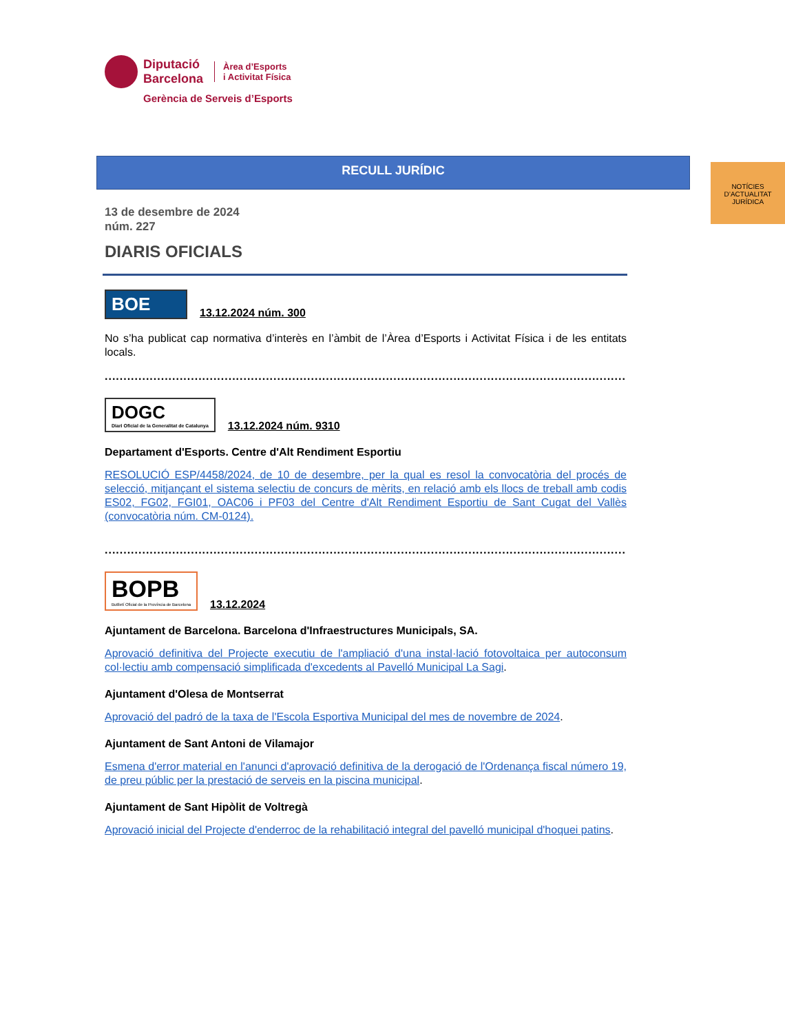Diputació
Barcelona
Àrea d’Esports
i Activitat Física
Gerència de Serveis d’Esports
RECULL JURÍDIC
NOTÍCIES D’ACTUALITAT JURÍDICA
13 de desembre de 2024
núm. 227
DIARIS OFICIALS
BOE
13.12.2024 núm. 300
No s’ha publicat cap normativa d’interès en l’àmbit de l’Àrea d’Esports i Activitat Física i de les entitats locals.
...............................................................................................................................................
DOGC
Diari Oficial de la Generalitat de Catalunya
13.12.2024 núm. 9310
Departament d'Esports. Centre d'Alt Rendiment Esportiu
RESOLUCIÓ ESP/4458/2024, de 10 de desembre, per la qual es resol la convocatòria del procés de selecció, mitjançant el sistema selectiu de concurs de mèrits, en relació amb els llocs de treball amb codis ES02, FG02, FGI01, OAC06 i PF03 del Centre d'Alt Rendiment Esportiu de Sant Cugat del Vallès (convocatòria núm. CM-0124).
.............................................................................................................................................
BOPB
Butlletí Oficial de la Província de Barcelona
13.12.2024
Ajuntament de Barcelona. Barcelona d'Infraestructures Municipals, SA.
Aprovació definitiva del Projecte executiu de l'ampliació d'una instal·lació fotovoltaica per autoconsum col·lectiu amb compensació simplificada d'excedents al Pavelló Municipal La Sagi.
Ajuntament d'Olesa de Montserrat
Aprovació del padró de la taxa de l'Escola Esportiva Municipal del mes de novembre de 2024.
Ajuntament de Sant Antoni de Vilamajor
Esmena d'error material en l'anunci d'aprovació definitiva de la derogació de l'Ordenança fiscal número 19, de preu públic per la prestació de serveis en la piscina municipal.
Ajuntament de Sant Hipòlit de Voltregà
Aprovació inicial del Projecte d'enderroc de la rehabilitació integral del pavelló municipal d'hoquei patins.